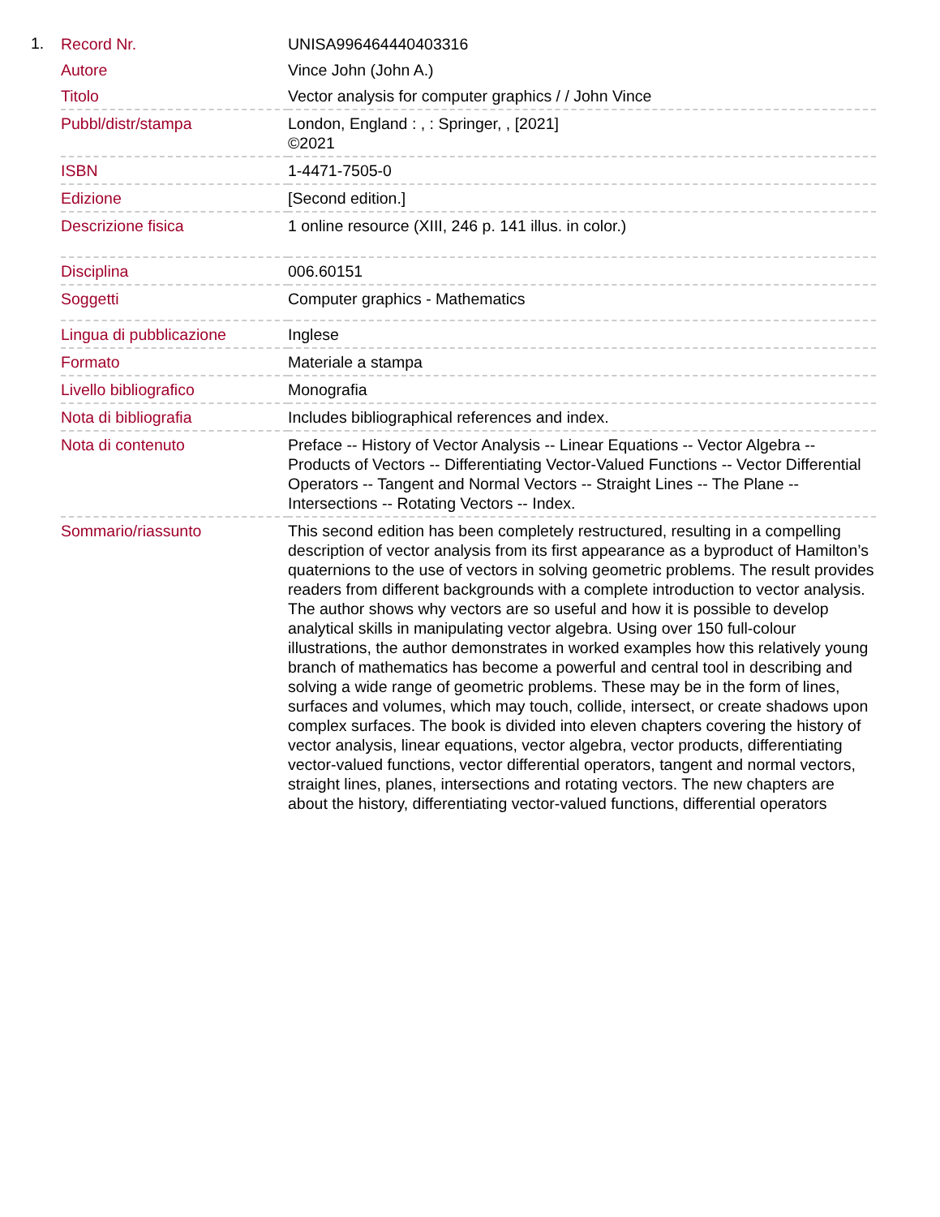1.
| Record Nr. | UNISA996464440403316 |
| Autore | Vince John (John A.) |
| Titolo | Vector analysis for computer graphics / / John Vince |
| Pubbl/distr/stampa | London, England : , : Springer, , [2021] ©2021 |
| ISBN | 1-4471-7505-0 |
| Edizione | [Second edition.] |
| Descrizione fisica | 1 online resource (XIII, 246 p. 141 illus. in color.) |
| Disciplina | 006.60151 |
| Soggetti | Computer graphics - Mathematics |
| Lingua di pubblicazione | Inglese |
| Formato | Materiale a stampa |
| Livello bibliografico | Monografia |
| Nota di bibliografia | Includes bibliographical references and index. |
| Nota di contenuto | Preface -- History of Vector Analysis -- Linear Equations -- Vector Algebra -- Products of Vectors -- Differentiating Vector-Valued Functions -- Vector Differential Operators -- Tangent and Normal Vectors -- Straight Lines -- The Plane -- Intersections -- Rotating Vectors -- Index. |
| Sommario/riassunto | This second edition has been completely restructured, resulting in a compelling description of vector analysis from its first appearance as a byproduct of Hamilton’s quaternions to the use of vectors in solving geometric problems. The result provides readers from different backgrounds with a complete introduction to vector analysis. The author shows why vectors are so useful and how it is possible to develop analytical skills in manipulating vector algebra. Using over 150 full-colour illustrations, the author demonstrates in worked examples how this relatively young branch of mathematics has become a powerful and central tool in describing and solving a wide range of geometric problems. These may be in the form of lines, surfaces and volumes, which may touch, collide, intersect, or create shadows upon complex surfaces. The book is divided into eleven chapters covering the history of vector analysis, linear equations, vector algebra, vector products, differentiating vector-valued functions, vector differential operators, tangent and normal vectors, straight lines, planes, intersections and rotating vectors. The new chapters are about the history, differentiating vector-valued functions, differential operators |